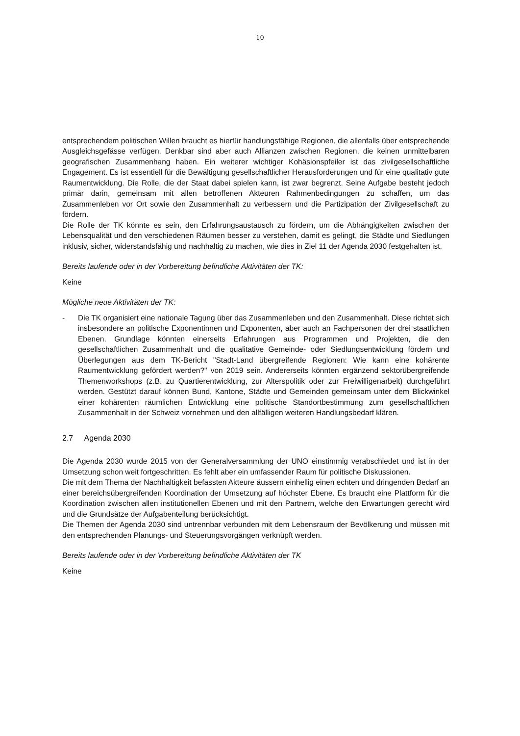10
entsprechendem politischen Willen braucht es hierfür handlungsfähige Regionen, die allenfalls über entsprechende Ausgleichsgefässe verfügen. Denkbar sind aber auch Allianzen zwischen Regionen, die keinen unmittelbaren geografischen Zusammenhang haben. Ein weiterer wichtiger Kohäsionspfeiler ist das zivilgesellschaftliche Engagement. Es ist essentiell für die Bewältigung gesellschaftlicher Herausforderungen und für eine qualitativ gute Raumentwicklung. Die Rolle, die der Staat dabei spielen kann, ist zwar begrenzt. Seine Aufgabe besteht jedoch primär darin, gemeinsam mit allen betroffenen Akteuren Rahmenbedingungen zu schaffen, um das Zusammenleben vor Ort sowie den Zusammenhalt zu verbessern und die Partizipation der Zivilgesellschaft zu fördern.
Die Rolle der TK könnte es sein, den Erfahrungsaustausch zu fördern, um die Abhängigkeiten zwischen der Lebensqualität und den verschiedenen Räumen besser zu verstehen, damit es gelingt, die Städte und Siedlungen inklusiv, sicher, widerstandsfähig und nachhaltig zu machen, wie dies in Ziel 11 der Agenda 2030 festgehalten ist.
Bereits laufende oder in der Vorbereitung befindliche Aktivitäten der TK:
Keine
Mögliche neue Aktivitäten der TK:
- Die TK organisiert eine nationale Tagung über das Zusammenleben und den Zusammenhalt. Diese richtet sich insbesondere an politische Exponentinnen und Exponenten, aber auch an Fachpersonen der drei staatlichen Ebenen. Grundlage könnten einerseits Erfahrungen aus Programmen und Projekten, die den gesellschaftlichen Zusammenhalt und die qualitative Gemeinde- oder Siedlungsentwicklung fördern und Überlegungen aus dem TK-Bericht "Stadt-Land übergreifende Regionen: Wie kann eine kohärente Raumentwicklung gefördert werden?" von 2019 sein. Andererseits könnten ergänzend sektorübergreifende Themenworkshops (z.B. zu Quartierentwicklung, zur Alterspolitik oder zur Freiwilligenarbeit) durchgeführt werden. Gestützt darauf können Bund, Kantone, Städte und Gemeinden gemeinsam unter dem Blickwinkel einer kohärenten räumlichen Entwicklung eine politische Standortbestimmung zum gesellschaftlichen Zusammenhalt in der Schweiz vornehmen und den allfälligen weiteren Handlungsbedarf klären.
2.7 Agenda 2030
Die Agenda 2030 wurde 2015 von der Generalversammlung der UNO einstimmig verabschiedet und ist in der Umsetzung schon weit fortgeschritten. Es fehlt aber ein umfassender Raum für politische Diskussionen.
Die mit dem Thema der Nachhaltigkeit befassten Akteure äussern einhellig einen echten und dringenden Bedarf an einer bereichsübergreifenden Koordination der Umsetzung auf höchster Ebene. Es braucht eine Plattform für die Koordination zwischen allen institutionellen Ebenen und mit den Partnern, welche den Erwartungen gerecht wird und die Grundsätze der Aufgabenteilung berücksichtigt.
Die Themen der Agenda 2030 sind untrennbar verbunden mit dem Lebensraum der Bevölkerung und müssen mit den entsprechenden Planungs- und Steuerungsvorgängen verknüpft werden.
Bereits laufende oder in der Vorbereitung befindliche Aktivitäten der TK
Keine